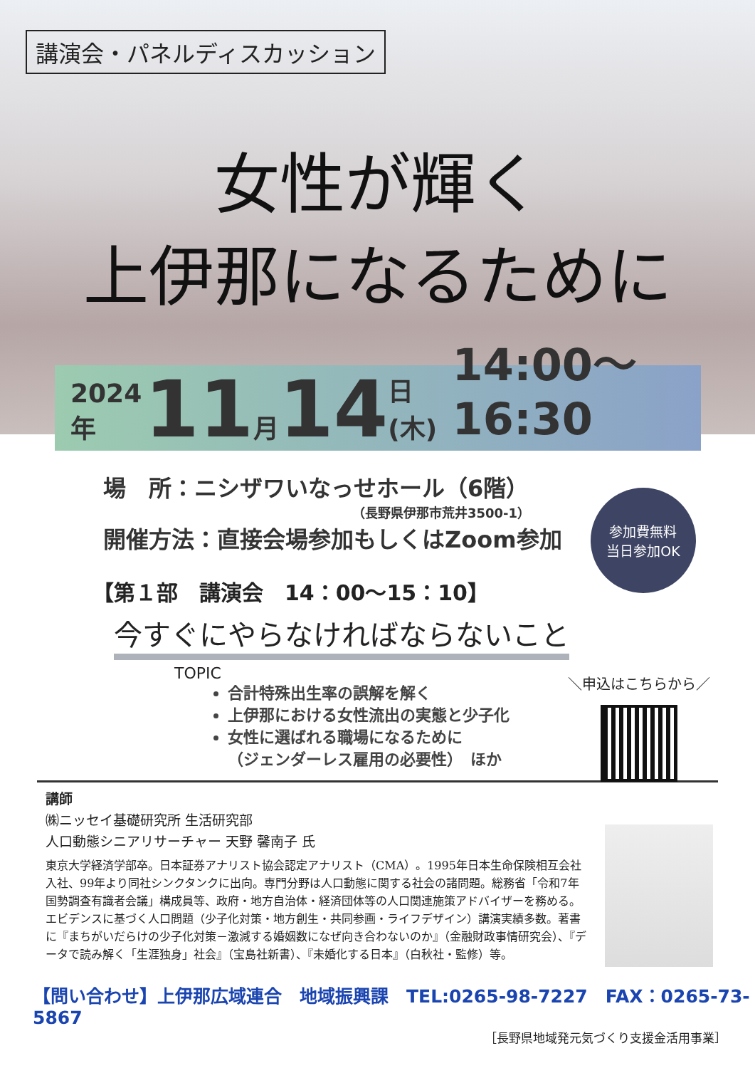講演会・パネルディスカッション
女性が輝く
上伊那になるために
2024年 11 月 14 日(木) 14:00～16:30
場　所：ニシザワいなっせホール（6階）
（長野県伊那市荒井3500-1）
開催方法：直接会場参加もしくはZoom参加
参加費無料
当日参加OK
【第１部　講演会　14：00～15：10】
今すぐにやらなければならないこと
TOPIC
合計特殊出生率の誤解を解く
上伊那における女性流出の実態と少子化
女性に選ばれる職場になるために
（ジェンダーレス雇用の必要性）　ほか
＼申込はこちらから／
講師
㈱ニッセイ基礎研究所 生活研究部
人口動態シニアリサーチャー 天野 馨南子 氏
東京大学経済学部卒。日本証券アナリスト協会認定アナリスト（CMA）。1995年日本生命保険相互会社入社、99年より同社シンクタンクに出向。専門分野は人口動態に関する社会の諸問題。総務省「令和7年国勢調査有識者会議」構成員等、政府・地方自治体・経済団体等の人口関連施策アドバイザーを務める。エビデンスに基づく人口問題（少子化対策・地方創生・共同参画・ライフデザイン）講演実績多数。著書に『まちがいだらけの少子化対策－激減する婚姻数になぜ向き合わないのか』（金融財政事情研究会）、『データで読み解く「生涯独身」社会』（宝島社新書）、『未婚化する日本』（白秋社・監修）等。
【問い合わせ】上伊那広域連合　地域振興課　TEL:0265-98-7227　FAX：0265-73-5867
［長野県地域発元気づくり支援金活用事業］